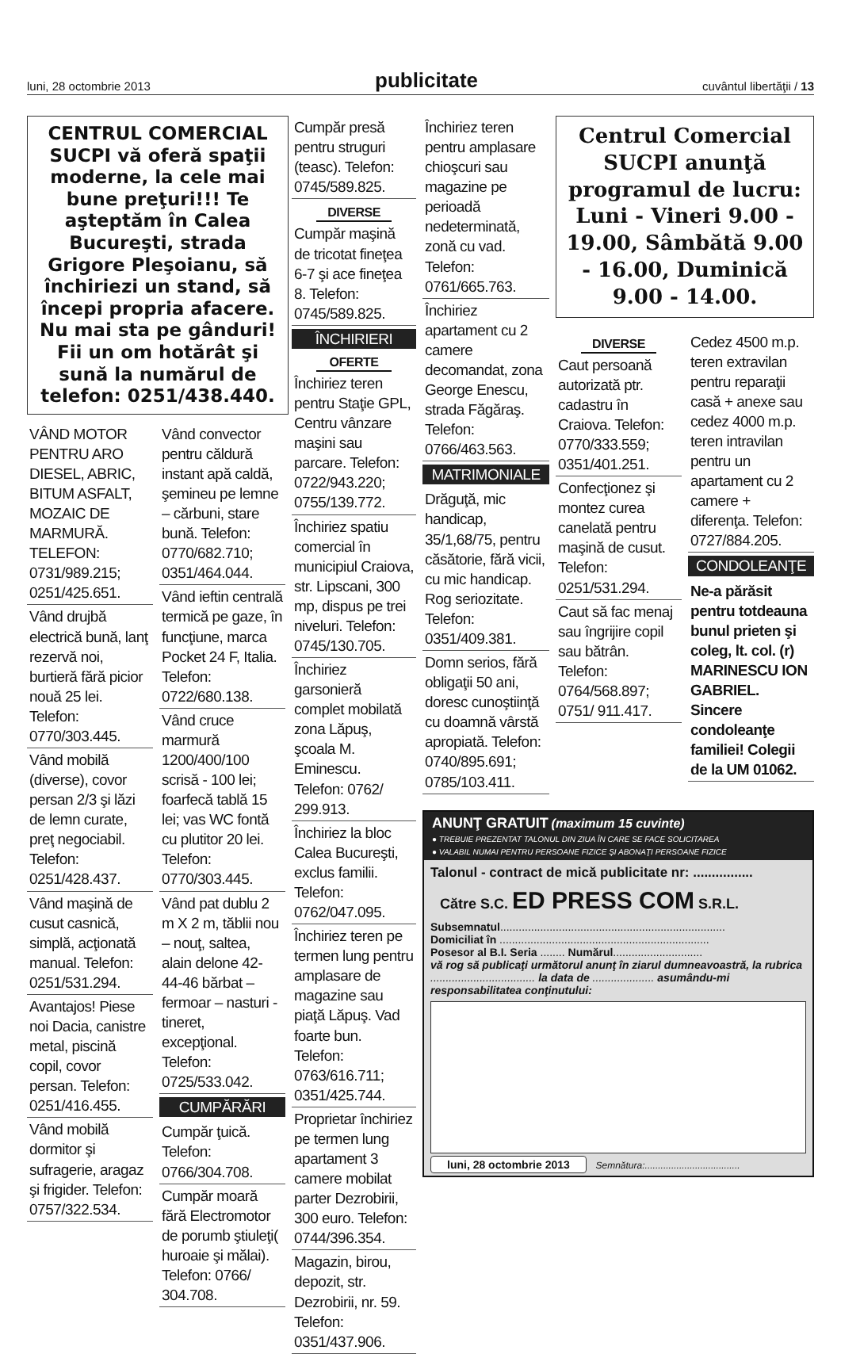luni, 28 octombrie 2013 publicitate cuvântul libertăţii / 13
CENTRUL COMERCIAL SUCPI vă oferă spaţii moderne, la cele mai bune preţuri!!! Te aşteptăm în Calea Bucureşti, strada Grigore Pleşoianu, să închiriezi un stand, să începi propria afacere. Nu mai sta pe gânduri! Fii un om hotărât şi sună la numărul de telefon: 0251/438.440.
VÂND MOTOR PENTRU ARO DIESEL, ABRIC, BITUM ASFALT, MOZAIC DE MARMURĂ. TELEFON: 0731/989.215; 0251/425.651.
Vând drujbă electrică bună, lanţ rezervă noi, burtieră fără picior nouă 25 lei. Telefon: 0770/303.445.
Vând mobilă (diverse), covor persan 2/3 şi lăzi de lemn curate, preţ negociabil. Telefon: 0251/428.437.
Vând maşină de cusut casnică, simplă, acţionată manual. Telefon: 0251/531.294.
Avantajos! Piese noi Dacia, canistre metal, piscină copil, covor persan. Telefon: 0251/416.455.
Vând mobilă dormitor şi sufragerie, aragaz şi frigider. Telefon: 0757/322.534.
Vând convector pentru căldură instant apă caldă, şemineu pe lemne – cărbuni, stare bună. Telefon: 0770/682.710; 0351/464.044.
Vând ieftin centrală termică pe gaze, în funcţiune, marca Pocket 24 F, Italia. Telefon: 0722/680.138.
Vând cruce marmură 1200/400/100 scrisă - 100 lei; foarfecă tablă 15 lei; vas WC fontă cu plutitor 20 lei. Telefon: 0770/303.445.
Vând pat dublu 2 m X 2 m, tăblii nou – nouţ, saltea, alain delone 42-44-46 bărbat – fermoar – nasturi - tineret, excepţional. Telefon: 0725/533.042.
CUMPĂRĂRI
Cumpăr ţuică. Telefon: 0766/304.708.
Cumpăr moară fără Electromotor de porumb ştiuleţi( huroaie şi mălai). Telefon: 0766/ 304.708.
Cumpăr presă pentru struguri (teasc). Telefon: 0745/589.825.
DIVERSE
Cumpăr maşină de tricotat fineţea 6-7 şi ace fineţea 8. Telefon: 0745/589.825.
ÎNCHIRIERI
OFERTE
Închiriez teren pentru Staţie GPL, Centru vânzare maşini sau parcare. Telefon: 0722/943.220; 0755/139.772.
Închiriez spatiu comercial în municipiul Craiova, str. Lipscani, 300 mp, dispus pe trei niveluri. Telefon: 0745/130.705.
Închiriez garsonieră complet mobilată zona Lăpuş, şcoala M. Eminescu. Telefon: 0762/ 299.913.
Închiriez la bloc Calea Bucureşti, exclus familii. Telefon: 0762/047.095.
Închiriez teren pe termen lung pentru amplasare de magazine sau piaţă Lăpuş. Vad foarte bun. Telefon: 0763/616.711; 0351/425.744.
Proprietar închiriez pe termen lung apartament 3 camere mobilat parter Dezrobirii, 300 euro. Telefon: 0744/396.354.
Magazin, birou, depozit, str. Dezrobirii, nr. 59. Telefon: 0351/437.906.
Închiriez teren pentru amplasare chioşcuri sau magazine pe perioadă nedeterminată, zonă cu vad. Telefon: 0761/665.763.
Închiriez apartament cu 2 camere decomandat, zona George Enescu, strada Făgăraş. Telefon: 0766/463.563.
MATRIMONIALE
Drăguţă, mic handicap, 35/1,68/75, pentru căsătorie, fără vicii, cu mic handicap. Rog seriozitate. Telefon: 0351/409.381.
Domn serios, fără obligaţii 50 ani, doresc cunoştiinţă cu doamnă vârstă apropiată. Telefon: 0740/895.691; 0785/103.411.
Centrul Comercial SUCPI anunţă programul de lucru: Luni - Vineri 9.00 - 19.00, Sâmbătă 9.00 - 16.00, Duminică 9.00 - 14.00.
DIVERSE
Caut persoană autorizată ptr. cadastru în Craiova. Telefon: 0770/333.559; 0351/401.251.
Confecţionez şi montez curea canelată pentru maşină de cusut. Telefon: 0251/531.294.
Caut să fac menaj sau îngrijire copil sau bătrân. Telefon: 0764/568.897; 0751/ 911.417.
Cedez 4500 m.p. teren extravilan pentru reparaţii casă + anexe sau cedez 4000 m.p. teren intravilan pentru un apartament cu 2 camere + diferenţa. Telefon: 0727/884.205.
CONDOLEANŢE
Ne-a părăsit pentru totdeauna bunul prieten şi coleg, lt. col. (r) MARINESCU ION GABRIEL. Sincere condoleanţe familiei! Colegii de la UM 01062.
ANUNŢ GRATUIT (maximum 15 cuvinte)
● TREBUIE PREZENTAT TALONUL DIN ZIUA ÎN CARE SE FACE SOLICITAREA
● VALABIL NUMAI PENTRU PERSOANE FIZICE ŞI ABONAŢI PERSOANE FIZICE
Talonul - contract de mică publicitate nr: ................
Către S.C. ED PRESS COM S.R.L.
Subsemnatul.........................................................................
Domiciliat în ....................................................................
Posesor al B.I. Seria ........ Numărul.............................
vă rog să publicaţi următorul anunţ în ziarul dumneavoastră, la rubrica .................................. la data de .................... asumându-mi responsabilitatea conţinutului:
luni, 28 octombrie 2013 Semnătura:....................................